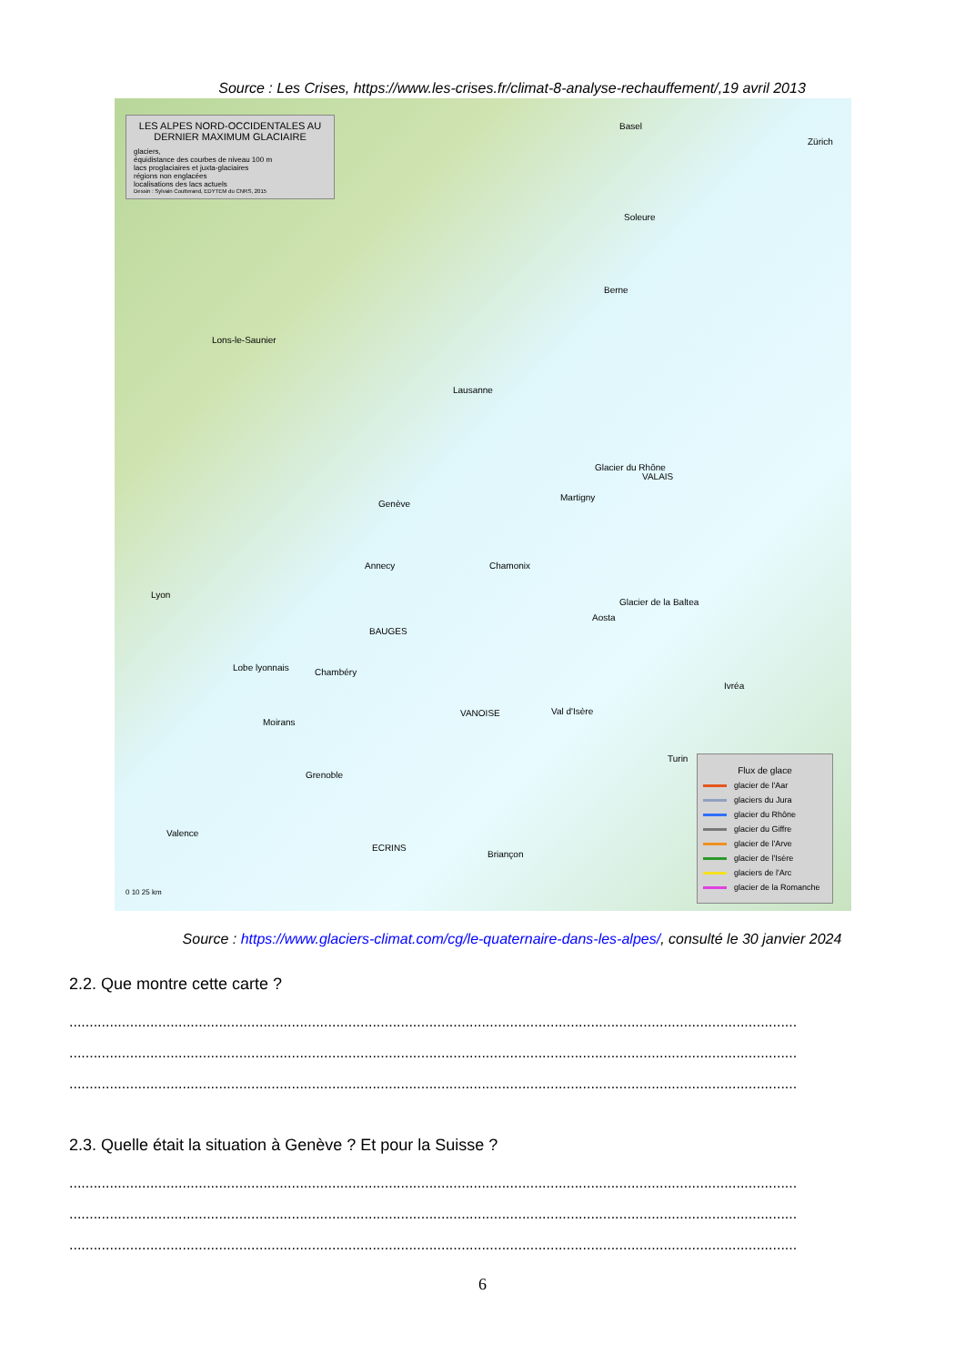Source : Les Crises, https://www.les-crises.fr/climat-8-analyse-rechauffement/,19 avril 2013
LES ALPES NORD-OCCIDENTALES AU DERNIER MAXIMUM GLACIAIRE
glaciers,
équidistance des courbes de niveau 100 m
lacs proglaciaires et juxta-glaciaires
régions non englacées
localisations des lacs actuels
Dessin : Sylvain Coutterand, EDYTEM du CNRS, 2015
Basel
Zürich
Soleure
Berne
Lons-le-Saunier
Lausanne
Genève
Martigny
Glacier du Rhône
VALAIS
Annecy Chamonix
Lyon
Aosta
Glacier de la Baltea
Lobe lyonnais Chambéry
BAUGES
Ivréa
VANOISE Val d'Isère
Moirans
Grenoble
Turin
Valence
ECRINS
Briançon
0 10 25 km
Flux de glace
glacier de l'Aar
glaciers du Jura
glacier du Rhône
glacier du Giffre
glacier de l'Arve
glacier de l'Isère
glaciers de l'Arc
glacier de la Romanche
Source : https://www.glaciers-climat.com/cg/le-quaternaire-dans-les-alpes/, consulté le 30 janvier 2024
2.2. Que montre cette carte ?
....................................................................................................................................................................................
....................................................................................................................................................................................
....................................................................................................................................................................................
2.3. Quelle était la situation à Genève ? Et pour la Suisse ?
....................................................................................................................................................................................
....................................................................................................................................................................................
....................................................................................................................................................................................
6